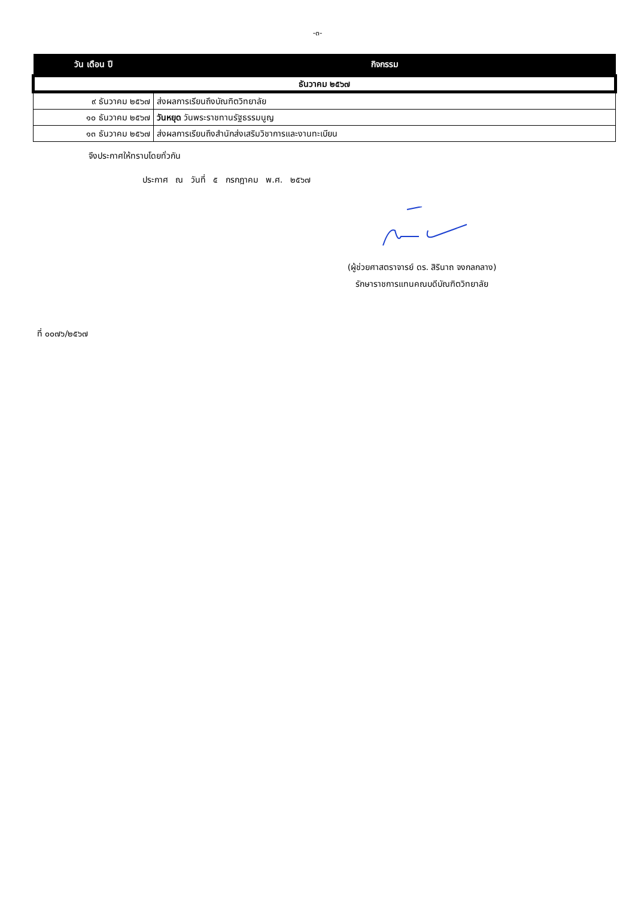-๓-
| วัน เดือน ปี | กิจกรรม |
| --- | --- |
| ธันวาคม ๒๕๖๗ | |
| ๙ ธันวาคม ๒๕๖๗ | ส่งผลการเรียนถึงบัณฑิตวิทยาลัย |
| ๑๐ ธันวาคม ๒๕๖๗ | วันหยุด วันพระราชทานรัฐธรรมนูญ |
| ๑๓ ธันวาคม ๒๕๖๗ | ส่งผลการเรียนถึงสำนักส่งเสริมวิชาการและงานทะเบียน |
จึงประกาศให้ทราบโดยทั่วกัน
ประกาศ ณ วันที่ ๕ กรกฎาคม พ.ศ. ๒๕๖๗
(ผู้ช่วยศาสตราจารย์ ดร. สิรินาถ จงกลกลาง)
รักษาราชการแทนคณบดีบัณฑิตวิทยาลัย
ที่ ๐๐๗๖/๒๕๖๗